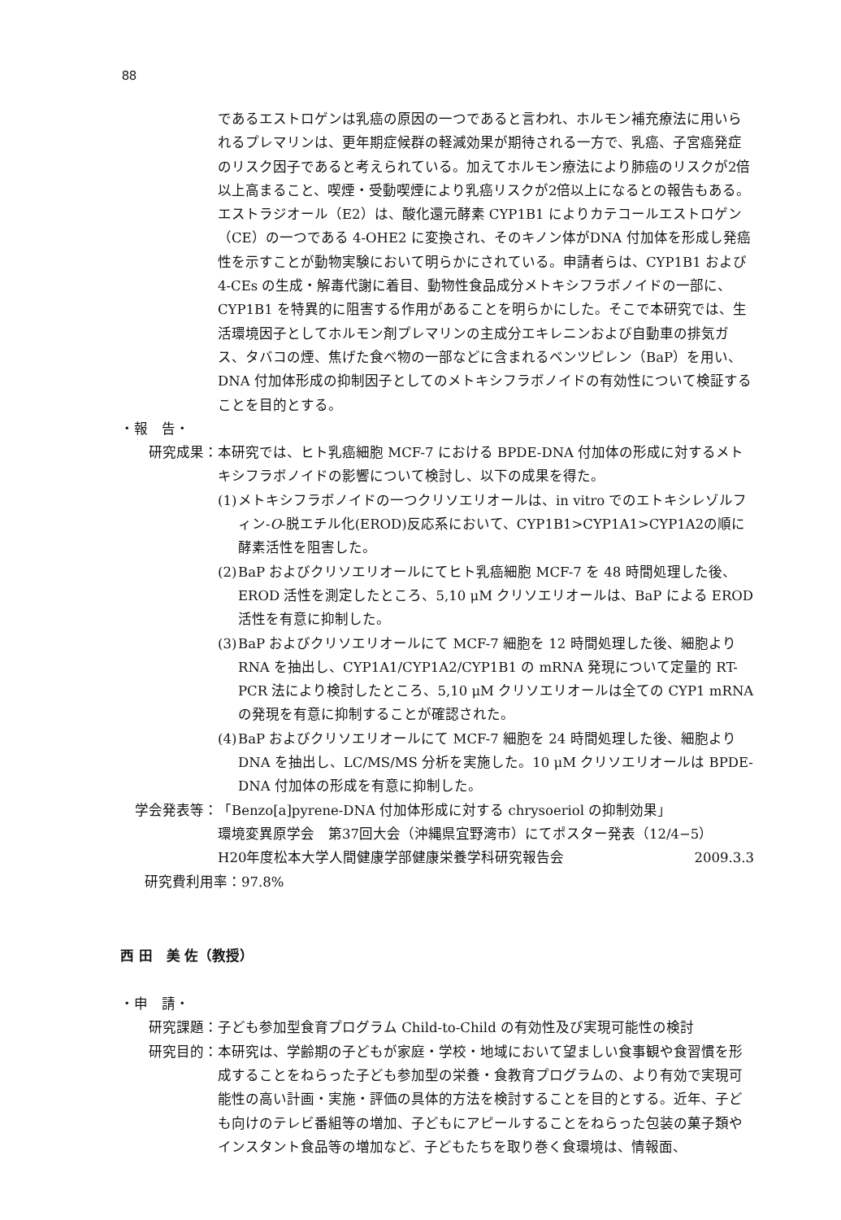88
であるエストロゲンは乳癌の原因の一つであると言われ、ホルモン補充療法に用いられるプレマリンは、更年期症候群の軽減効果が期待される一方で、乳癌、子宮癌発症のリスク因子であると考えられている。加えてホルモン療法により肺癌のリスクが2倍以上高まること、喫煙・受動喫煙により乳癌リスクが2倍以上になるとの報告もある。エストラジオール（E2）は、酸化還元酵素 CYP1B1 によりカテコールエストロゲン（CE）の一つである 4-OHE2 に変換され、そのキノン体がDNA 付加体を形成し発癌性を示すことが動物実験において明らかにされている。申請者らは、CYP1B1 および 4-CEs の生成・解毒代謝に着目、動物性食品成分メトキシフラボノイドの一部に、CYP1B1 を特異的に阻害する作用があることを明らかにした。そこで本研究では、生活環境因子としてホルモン剤プレマリンの主成分エキレニンおよび自動車の排気ガス、タバコの煙、焦げた食べ物の一部などに含まれるベンツピレン（BaP）を用い、DNA 付加体形成の抑制因子としてのメトキシフラボノイドの有効性について検証することを目的とする。
・報　告・
研究成果： 本研究では、ヒト乳癌細胞 MCF-7 における BPDE-DNA 付加体の形成に対するメトキシフラボノイドの影響について検討し、以下の成果を得た。
(1)
メトキシフラボノイドの一つクリソエリオールは、in vitro でのエトキシレゾルフィン-O-脱エチル化(EROD)反応系において、CYP1B1>CYP1A1>CYP1A2の順に酵素活性を阻害した。
(2)
BaP およびクリソエリオールにてヒト乳癌細胞 MCF-7 を 48 時間処理した後、EROD 活性を測定したところ、5,10 μM クリソエリオールは、BaP による EROD 活性を有意に抑制した。
(3)
BaP およびクリソエリオールにて MCF-7 細胞を 12 時間処理した後、細胞より RNA を抽出し、CYP1A1/CYP1A2/CYP1B1 の mRNA 発現について定量的 RT-PCR 法により検討したところ、5,10 μM クリソエリオールは全ての CYP1 mRNA の発現を有意に抑制することが確認された。
(4)
BaP およびクリソエリオールにて MCF-7 細胞を 24 時間処理した後、細胞より DNA を抽出し、LC/MS/MS 分析を実施した。10 μM クリソエリオールは BPDE-DNA 付加体の形成を有意に抑制した。
学会発表等： 「Benzo[a]pyrene-DNA 付加体形成に対する chrysoeriol の抑制効果」
環境変異原学会　第37回大会（沖縄県宜野湾市）にてポスター発表（12/4−5）
H20年度松本大学人間健康学部健康栄養学科研究報告会 2009.3.3
研究費利用率：97.8%
西 田　美 佐（教授）
・申　請・
研究課題： 子ども参加型食育プログラム Child-to-Child の有効性及び実現可能性の検討
研究目的： 本研究は、学齢期の子どもが家庭・学校・地域において望ましい食事観や食習慣を形成することをねらった子ども参加型の栄養・食教育プログラムの、より有効で実現可能性の高い計画・実施・評価の具体的方法を検討することを目的とする。近年、子ども向けのテレビ番組等の増加、子どもにアピールすることをねらった包装の菓子類やインスタント食品等の増加など、子どもたちを取り巻く食環境は、情報面、